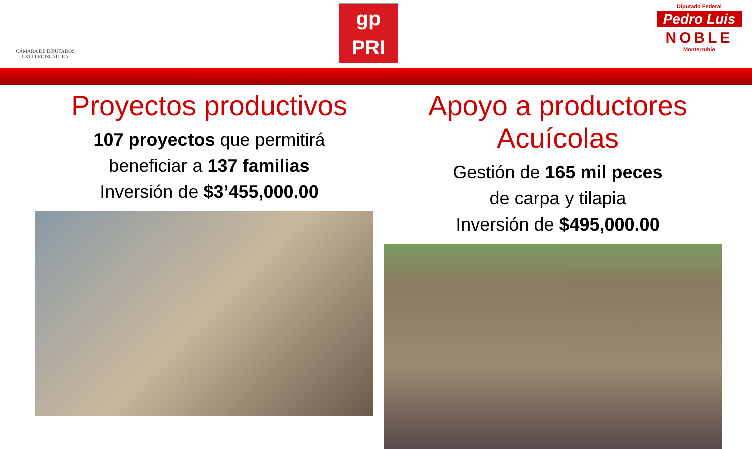CÁMARA DE DIPUTADOS
LXIII LEGISLATURA
gp
PRI
Diputado Federal
Pedro Luis
NOBLE
Monterrubio
Proyectos productivos
107 proyectos que permitirá
beneficiar a 137 familias
Inversión de $3’455,000.00
Apoyo a productores Acuícolas
Gestión de 165 mil peces
de carpa y tilapia
Inversión de $495,000.00